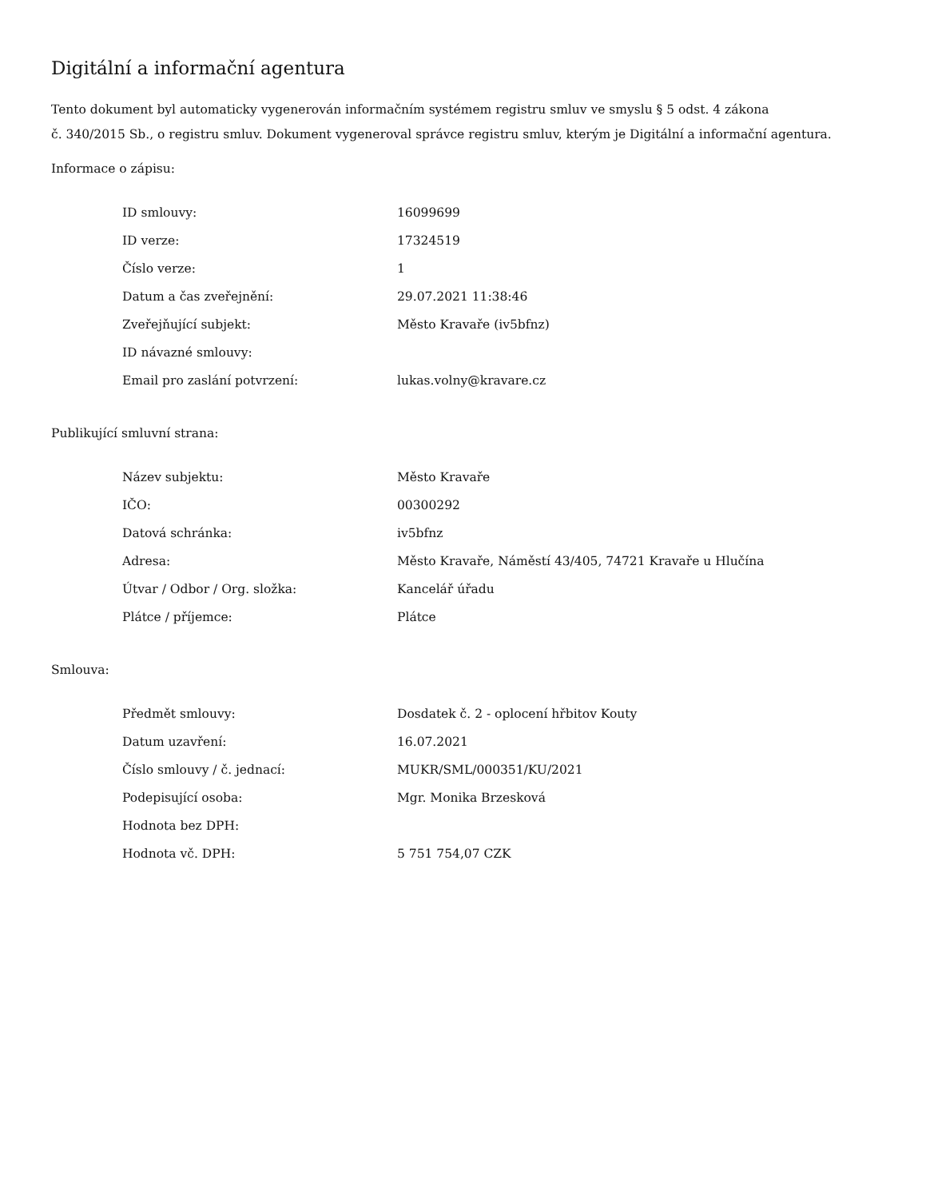Digitální a informační agentura
Tento dokument byl automaticky vygenerován informačním systémem registru smluv ve smyslu § 5 odst. 4 zákona
č. 340/2015 Sb., o registru smluv. Dokument vygeneroval správce registru smluv, kterým je Digitální a informační agentura.
Informace o zápisu:
| ID smlouvy: | 16099699 |
| ID verze: | 17324519 |
| Číslo verze: | 1 |
| Datum a čas zveřejnění: | 29.07.2021 11:38:46 |
| Zveřejňující subjekt: | Město Kravaře (iv5bfnz) |
| ID návazné smlouvy: | |
| Email pro zaslání potvrzení: | lukas.volny@kravare.cz |
Publikující smluvní strana:
| Název subjektu: | Město Kravaře |
| IČO: | 00300292 |
| Datová schránka: | iv5bfnz |
| Adresa: | Město Kravaře, Náměstí 43/405, 74721 Kravaře u Hlučína |
| Útvar / Odbor / Org. složka: | Kancelář úřadu |
| Plátce / příjemce: | Plátce |
Smlouva:
| Předmět smlouvy: | Dosdatek č. 2 - oplocení hřbitov Kouty |
| Datum uzavření: | 16.07.2021 |
| Číslo smlouvy / č. jednací: | MUKR/SML/000351/KU/2021 |
| Podepisující osoba: | Mgr. Monika Brzesková |
| Hodnota bez DPH: | |
| Hodnota vč. DPH: | 5 751 754,07 CZK |